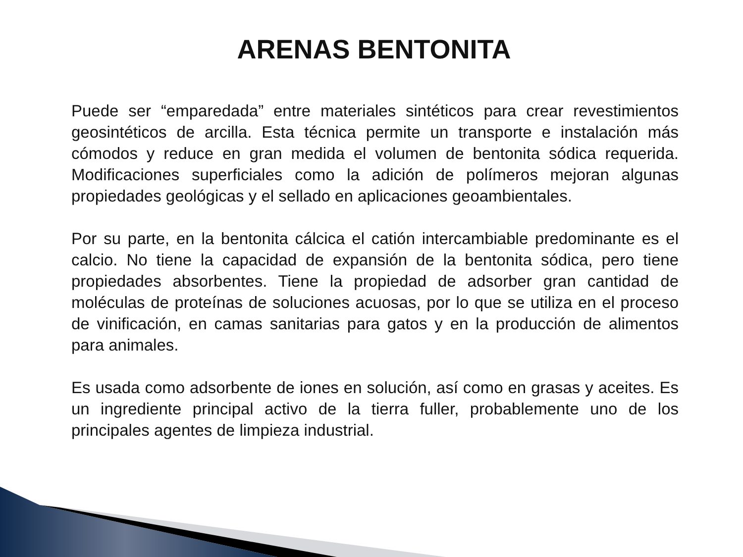ARENAS BENTONITA
Puede ser “emparedada” entre materiales sintéticos para crear revestimientos geosintéticos de arcilla. Esta técnica permite un transporte e instalación más cómodos y reduce en gran medida el volumen de bentonita sódica requerida. Modificaciones superficiales como la adición de polímeros mejoran algunas propiedades geológicas y el sellado en aplicaciones geoambientales.
Por su parte, en la bentonita cálcica el catión intercambiable predominante es el calcio. No tiene la capacidad de expansión de la bentonita sódica, pero tiene propiedades absorbentes. Tiene la propiedad de adsorber gran cantidad de moléculas de proteínas de soluciones acuosas, por lo que se utiliza en el proceso de vinificación, en camas sanitarias para gatos y en la producción de alimentos para animales.
Es usada como adsorbente de iones en solución, así como en grasas y aceites. Es un ingrediente principal activo de la tierra fuller, probablemente uno de los principales agentes de limpieza industrial.